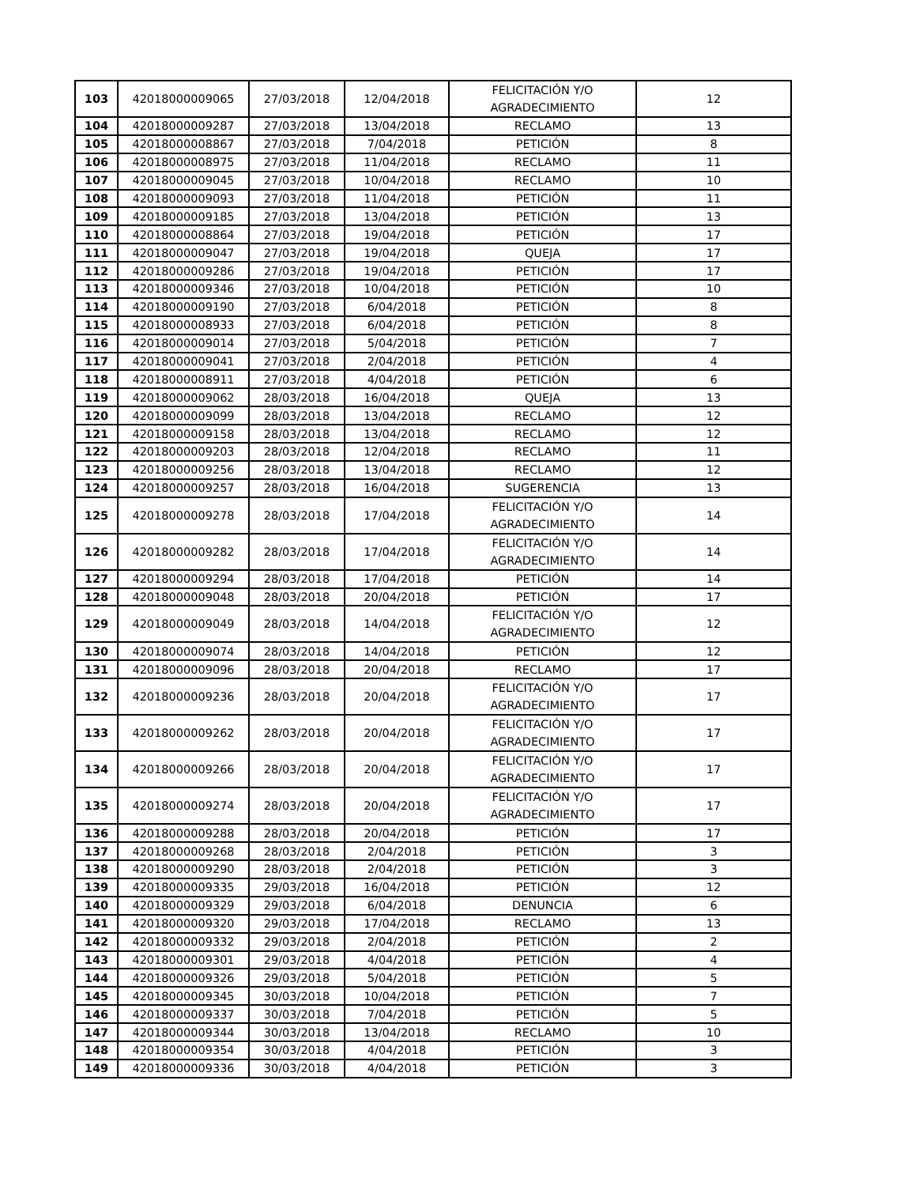| 103 | 42018000009065 | 27/03/2018 | 12/04/2018 | FELICITACIÓN Y/O AGRADECIMIENTO | 12 |
| 104 | 42018000009287 | 27/03/2018 | 13/04/2018 | RECLAMO | 13 |
| 105 | 42018000008867 | 27/03/2018 | 7/04/2018 | PETICIÓN | 8 |
| 106 | 42018000008975 | 27/03/2018 | 11/04/2018 | RECLAMO | 11 |
| 107 | 42018000009045 | 27/03/2018 | 10/04/2018 | RECLAMO | 10 |
| 108 | 42018000009093 | 27/03/2018 | 11/04/2018 | PETICIÓN | 11 |
| 109 | 42018000009185 | 27/03/2018 | 13/04/2018 | PETICIÓN | 13 |
| 110 | 42018000008864 | 27/03/2018 | 19/04/2018 | PETICIÓN | 17 |
| 111 | 42018000009047 | 27/03/2018 | 19/04/2018 | QUEJA | 17 |
| 112 | 42018000009286 | 27/03/2018 | 19/04/2018 | PETICIÓN | 17 |
| 113 | 42018000009346 | 27/03/2018 | 10/04/2018 | PETICIÓN | 10 |
| 114 | 42018000009190 | 27/03/2018 | 6/04/2018 | PETICIÓN | 8 |
| 115 | 42018000008933 | 27/03/2018 | 6/04/2018 | PETICIÓN | 8 |
| 116 | 42018000009014 | 27/03/2018 | 5/04/2018 | PETICIÓN | 7 |
| 117 | 42018000009041 | 27/03/2018 | 2/04/2018 | PETICIÓN | 4 |
| 118 | 42018000008911 | 27/03/2018 | 4/04/2018 | PETICIÓN | 6 |
| 119 | 42018000009062 | 28/03/2018 | 16/04/2018 | QUEJA | 13 |
| 120 | 42018000009099 | 28/03/2018 | 13/04/2018 | RECLAMO | 12 |
| 121 | 42018000009158 | 28/03/2018 | 13/04/2018 | RECLAMO | 12 |
| 122 | 42018000009203 | 28/03/2018 | 12/04/2018 | RECLAMO | 11 |
| 123 | 42018000009256 | 28/03/2018 | 13/04/2018 | RECLAMO | 12 |
| 124 | 42018000009257 | 28/03/2018 | 16/04/2018 | SUGERENCIA | 13 |
| 125 | 42018000009278 | 28/03/2018 | 17/04/2018 | FELICITACIÓN Y/O AGRADECIMIENTO | 14 |
| 126 | 42018000009282 | 28/03/2018 | 17/04/2018 | FELICITACIÓN Y/O AGRADECIMIENTO | 14 |
| 127 | 42018000009294 | 28/03/2018 | 17/04/2018 | PETICIÓN | 14 |
| 128 | 42018000009048 | 28/03/2018 | 20/04/2018 | PETICIÓN | 17 |
| 129 | 42018000009049 | 28/03/2018 | 14/04/2018 | FELICITACIÓN Y/O AGRADECIMIENTO | 12 |
| 130 | 42018000009074 | 28/03/2018 | 14/04/2018 | PETICIÓN | 12 |
| 131 | 42018000009096 | 28/03/2018 | 20/04/2018 | RECLAMO | 17 |
| 132 | 42018000009236 | 28/03/2018 | 20/04/2018 | FELICITACIÓN Y/O AGRADECIMIENTO | 17 |
| 133 | 42018000009262 | 28/03/2018 | 20/04/2018 | FELICITACIÓN Y/O AGRADECIMIENTO | 17 |
| 134 | 42018000009266 | 28/03/2018 | 20/04/2018 | FELICITACIÓN Y/O AGRADECIMIENTO | 17 |
| 135 | 42018000009274 | 28/03/2018 | 20/04/2018 | FELICITACIÓN Y/O AGRADECIMIENTO | 17 |
| 136 | 42018000009288 | 28/03/2018 | 20/04/2018 | PETICIÓN | 17 |
| 137 | 42018000009268 | 28/03/2018 | 2/04/2018 | PETICIÓN | 3 |
| 138 | 42018000009290 | 28/03/2018 | 2/04/2018 | PETICIÓN | 3 |
| 139 | 42018000009335 | 29/03/2018 | 16/04/2018 | PETICIÓN | 12 |
| 140 | 42018000009329 | 29/03/2018 | 6/04/2018 | DENUNCIA | 6 |
| 141 | 42018000009320 | 29/03/2018 | 17/04/2018 | RECLAMO | 13 |
| 142 | 42018000009332 | 29/03/2018 | 2/04/2018 | PETICIÓN | 2 |
| 143 | 42018000009301 | 29/03/2018 | 4/04/2018 | PETICIÓN | 4 |
| 144 | 42018000009326 | 29/03/2018 | 5/04/2018 | PETICIÓN | 5 |
| 145 | 42018000009345 | 30/03/2018 | 10/04/2018 | PETICIÓN | 7 |
| 146 | 42018000009337 | 30/03/2018 | 7/04/2018 | PETICIÓN | 5 |
| 147 | 42018000009344 | 30/03/2018 | 13/04/2018 | RECLAMO | 10 |
| 148 | 42018000009354 | 30/03/2018 | 4/04/2018 | PETICIÓN | 3 |
| 149 | 42018000009336 | 30/03/2018 | 4/04/2018 | PETICIÓN | 3 |